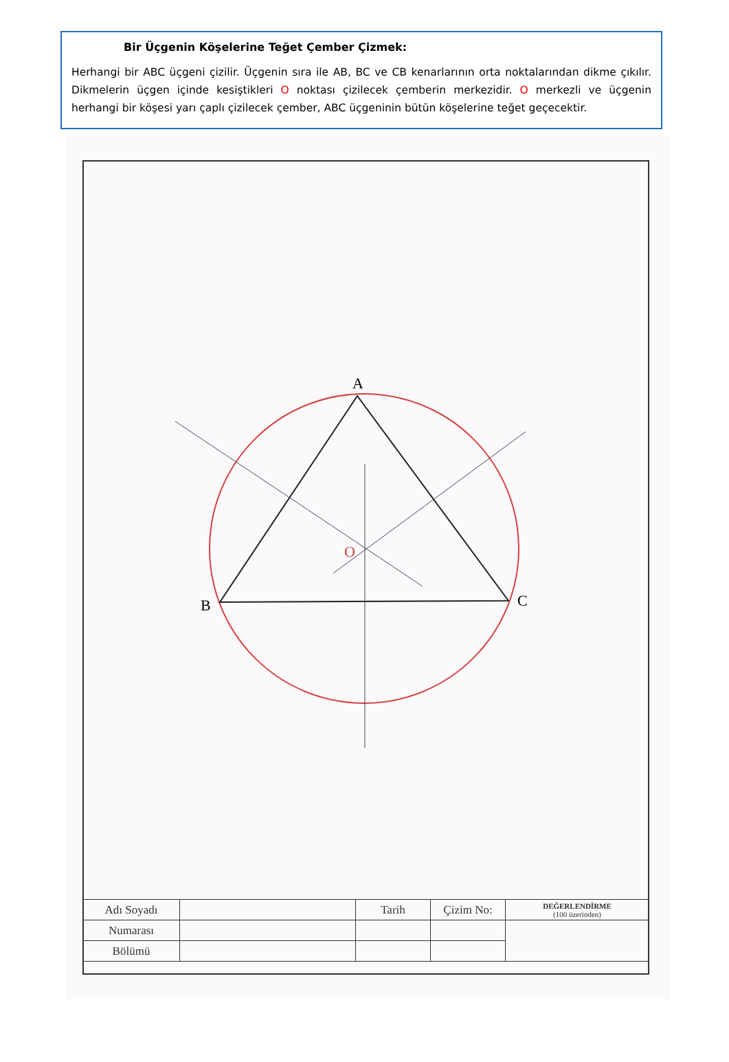Bir Üçgenin Köşelerine Teğet Çember Çizmek:
Herhangi bir ABC üçgeni çizilir. Üçgenin sıra ile AB, BC ve CB kenarlarının orta noktalarından dikme çıkılır. Dikmelerin üçgen içinde kesiştikleri O noktası çizilecek çemberin merkezidir. O merkezli ve üçgenin herhangi bir köşesi yarı çaplı çizilecek çember, ABC üçgeninin bütün köşelerine teğet geçecektir.
A
B
C
O
| Adı Soyadı | | Tarih | Çizim No: | DEĞERLENDİRME (100 üzerinden) |
| Numarası | | | | |
| Bölümü | | | | |